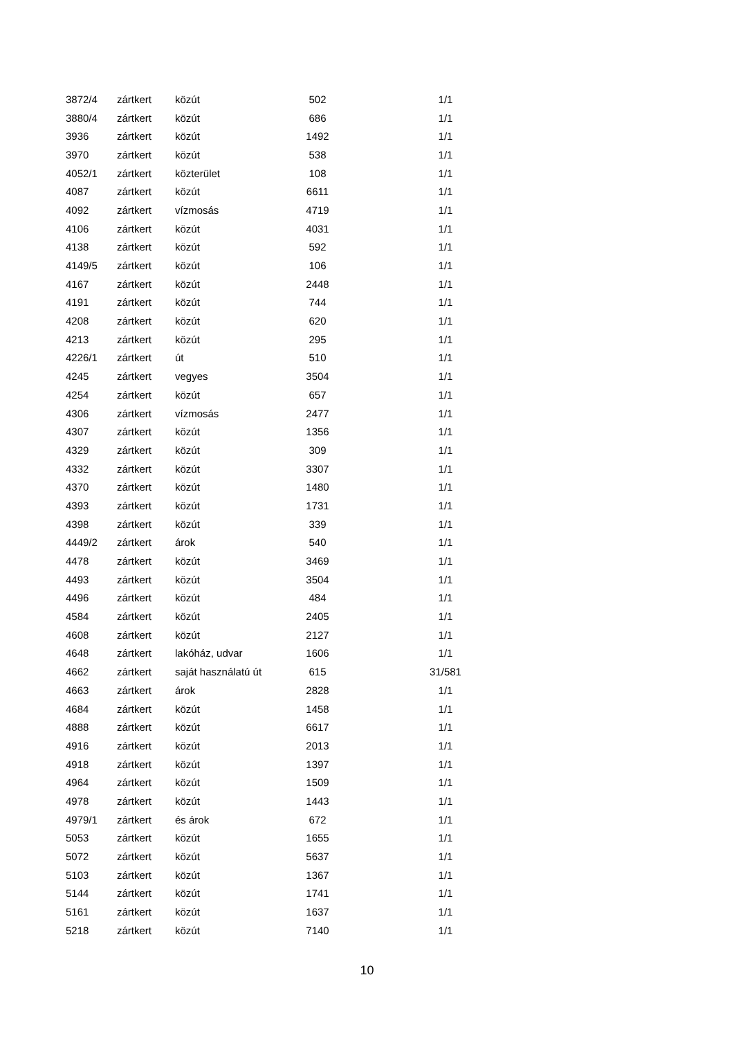| 3872/4 | zártkert | közút | 502 | 1/1 |
| 3880/4 | zártkert | közút | 686 | 1/1 |
| 3936 | zártkert | közút | 1492 | 1/1 |
| 3970 | zártkert | közút | 538 | 1/1 |
| 4052/1 | zártkert | közterület | 108 | 1/1 |
| 4087 | zártkert | közút | 6611 | 1/1 |
| 4092 | zártkert | vízmosás | 4719 | 1/1 |
| 4106 | zártkert | közút | 4031 | 1/1 |
| 4138 | zártkert | közút | 592 | 1/1 |
| 4149/5 | zártkert | közút | 106 | 1/1 |
| 4167 | zártkert | közút | 2448 | 1/1 |
| 4191 | zártkert | közút | 744 | 1/1 |
| 4208 | zártkert | közút | 620 | 1/1 |
| 4213 | zártkert | közút | 295 | 1/1 |
| 4226/1 | zártkert | út | 510 | 1/1 |
| 4245 | zártkert | vegyes | 3504 | 1/1 |
| 4254 | zártkert | közút | 657 | 1/1 |
| 4306 | zártkert | vízmosás | 2477 | 1/1 |
| 4307 | zártkert | közút | 1356 | 1/1 |
| 4329 | zártkert | közút | 309 | 1/1 |
| 4332 | zártkert | közút | 3307 | 1/1 |
| 4370 | zártkert | közút | 1480 | 1/1 |
| 4393 | zártkert | közút | 1731 | 1/1 |
| 4398 | zártkert | közút | 339 | 1/1 |
| 4449/2 | zártkert | árok | 540 | 1/1 |
| 4478 | zártkert | közút | 3469 | 1/1 |
| 4493 | zártkert | közút | 3504 | 1/1 |
| 4496 | zártkert | közút | 484 | 1/1 |
| 4584 | zártkert | közút | 2405 | 1/1 |
| 4608 | zártkert | közút | 2127 | 1/1 |
| 4648 | zártkert | lakóház, udvar | 1606 | 1/1 |
| 4662 | zártkert | saját használatú út | 615 | 31/581 |
| 4663 | zártkert | árok | 2828 | 1/1 |
| 4684 | zártkert | közút | 1458 | 1/1 |
| 4888 | zártkert | közút | 6617 | 1/1 |
| 4916 | zártkert | közút | 2013 | 1/1 |
| 4918 | zártkert | közút | 1397 | 1/1 |
| 4964 | zártkert | közút | 1509 | 1/1 |
| 4978 | zártkert | közút | 1443 | 1/1 |
| 4979/1 | zártkert | és árok | 672 | 1/1 |
| 5053 | zártkert | közút | 1655 | 1/1 |
| 5072 | zártkert | közút | 5637 | 1/1 |
| 5103 | zártkert | közút | 1367 | 1/1 |
| 5144 | zártkert | közút | 1741 | 1/1 |
| 5161 | zártkert | közút | 1637 | 1/1 |
| 5218 | zártkert | közút | 7140 | 1/1 |
10